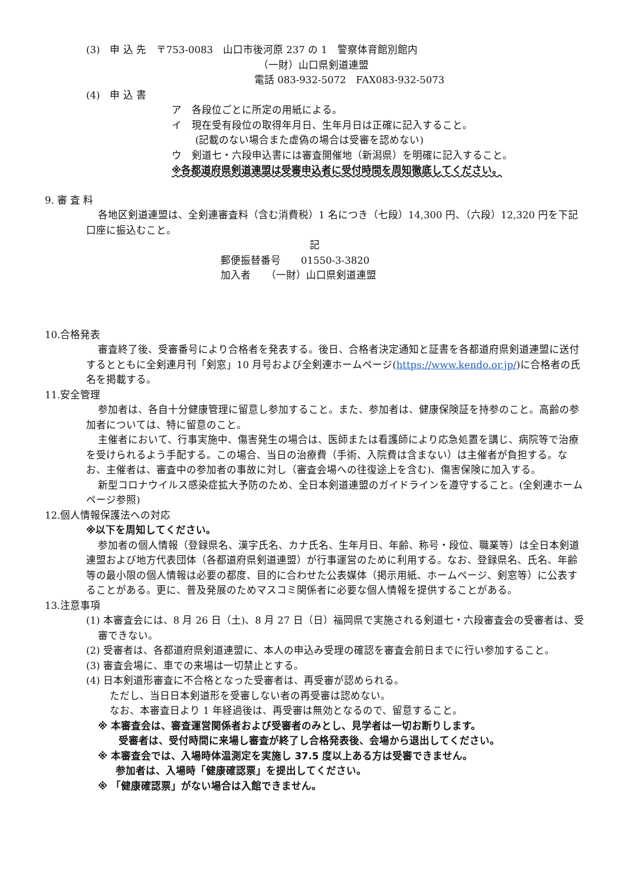(3)　申 込 先　〒753-0083　山口市後河原 237 の 1　警察体育館別館内
（一財）山口県剣道連盟
電話 083-932-5072　FAX083-932-5073
(4)　申 込 書
ア　各段位ごとに所定の用紙による。
イ　現在受有段位の取得年月日、生年月日は正確に記入すること。
(記載のない場合また虚偽の場合は受審を認めない)
ウ　剣道七・六段申込書には審査開催地（新潟県）を明確に記入すること。
※各都道府県剣道連盟は受審申込者に受付時間を周知徹底してください。
9. 審 査 料
各地区剣道連盟は、全剣連審査料（含む消費税）1 名につき（七段）14,300 円、（六段）12,320 円を下記口座に振込むこと。
記
郵便振替番号　　01550-3-3820
加入者　　（一財）山口県剣道連盟
10.合格発表
審査終了後、受審番号により合格者を発表する。後日、合格者決定通知と証書を各都道府県剣道連盟に送付するとともに全剣連月刊「剣窓」10 月号および全剣連ホームページ(https://www.kendo.or.jp/)に合格者の氏名を掲載する。
11.安全管理
参加者は、各自十分健康管理に留意し参加すること。また、参加者は、健康保険証を持参のこと。高齢の参加者については、特に留意のこと。
主催者において、行事実施中、傷害発生の場合は、医師または看護師により応急処置を講じ、病院等で治療を受けられるよう手配する。この場合、当日の治療費（手術、入院費は含まない）は主催者が負担する。なお、主催者は、審査中の参加者の事故に対し（審査会場への往復途上を含む)、傷害保険に加入する。
新型コロナウイルス感染症拡大予防のため、全日本剣道連盟のガイドラインを遵守すること。(全剣連ホームページ参照)
12.個人情報保護法への対応
※以下を周知してください。
参加者の個人情報（登録県名、漢字氏名、カナ氏名、生年月日、年齢、称号・段位、職業等）は全日本剣道連盟および地方代表団体（各都道府県剣道連盟）が行事運営のために利用する。なお、登録県名、氏名、年齢等の最小限の個人情報は必要の都度、目的に合わせた公表媒体（掲示用紙、ホームページ、剣窓等）に公表することがある。更に、普及発展のためマスコミ関係者に必要な個人情報を提供することがある。
13.注意事項
(1) 本審査会には、8 月 26 日（土)、8 月 27 日（日）福岡県で実施される剣道七・六段審査会の受審者は、受審できない。
(2) 受審者は、各都道府県剣道連盟に、本人の申込み受理の確認を審査会前日までに行い参加すること。
(3) 審査会場に、車での来場は一切禁止とする。
(4) 日本剣道形審査に不合格となった受審者は、再受審が認められる。
ただし、当日日本剣道形を受審しない者の再受審は認めない。
なお、本審査日より 1 年経過後は、再受審は無効となるので、留意すること。
※ 本審査会は、審査運営関係者および受審者のみとし、見学者は一切お断りします。
受審者は、受付時間に来場し審査が終了し合格発表後、会場から退出してください。
※ 本審査会では、入場時体温測定を実施し 37.5 度以上ある方は受審できません。
参加者は、入場時「健康確認票」を提出してください。
※ 「健康確認票」がない場合は入館できません。